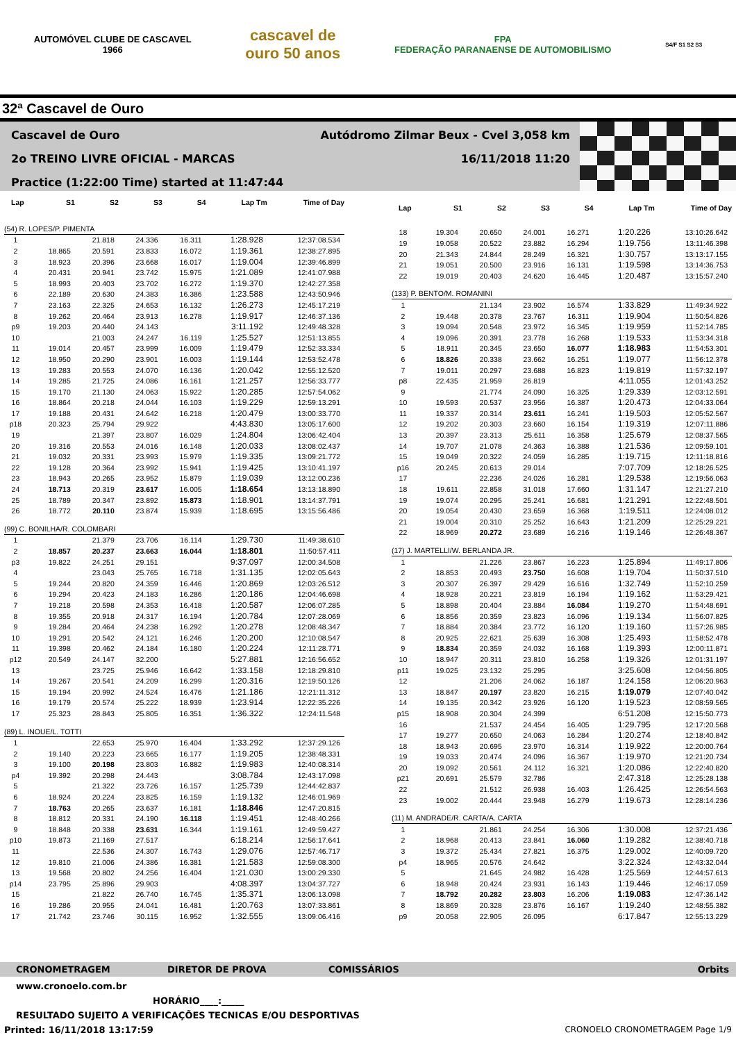AUTOMÓVEL CLUBE DE CASCAVEL
1966
cascavel de
ouro 50 anos
FPA
FEDERAÇÃO PARANAENSE DE AUTOMOBILISMO
S4/F S1 S2 S3
32ª Cascavel de Ouro
Cascavel de Ouro Autódromo Zilmar Beux - Cvel 3,058 km
2o TREINO LIVRE OFICIAL - MARCAS 16/11/2018 11:20
Practice (1:22:00 Time) started at 11:47:44
| Lap | S1 | S2 | S3 | S4 | Lap Tm | Time of Day |
| --- | --- | --- | --- | --- | --- | --- |
| (54) R. LOPES/P. PIMENTA | | | | | | |
| 1 | | 21.818 | 24.336 | 16.311 | 1:28.928 | 12:37:08.534 |
| 2 | 18.865 | 20.591 | 23.833 | 16.072 | 1:19.361 | 12:38:27.895 |
| 3 | 18.923 | 20.396 | 23.668 | 16.017 | 1:19.004 | 12:39:46.899 |
| 4 | 20.431 | 20.941 | 23.742 | 15.975 | 1:21.089 | 12:41:07.988 |
| 5 | 18.993 | 20.403 | 23.702 | 16.272 | 1:19.370 | 12:42:27.358 |
| 6 | 22.189 | 20.630 | 24.383 | 16.386 | 1:23.588 | 12:43:50.946 |
| 7 | 23.163 | 22.325 | 24.653 | 16.132 | 1:26.273 | 12:45:17.219 |
| 8 | 19.262 | 20.464 | 23.913 | 16.278 | 1:19.917 | 12:46:37.136 |
| p9 | 19.203 | 20.440 | 24.143 | | 3:11.192 | 12:49:48.328 |
| 10 | | 21.003 | 24.247 | 16.119 | 1:25.527 | 12:51:13.855 |
| 11 | 19.014 | 20.457 | 23.999 | 16.009 | 1:19.479 | 12:52:33.334 |
| 12 | 18.950 | 20.290 | 23.901 | 16.003 | 1:19.144 | 12:53:52.478 |
| 13 | 19.283 | 20.553 | 24.070 | 16.136 | 1:20.042 | 12:55:12.520 |
| 14 | 19.285 | 21.725 | 24.086 | 16.161 | 1:21.257 | 12:56:33.777 |
| 15 | 19.170 | 21.130 | 24.063 | 15.922 | 1:20.285 | 12:57:54.062 |
| 16 | 18.864 | 20.218 | 24.044 | 16.103 | 1:19.229 | 12:59:13.291 |
| 17 | 19.188 | 20.431 | 24.642 | 16.218 | 1:20.479 | 13:00:33.770 |
| p18 | 20.323 | 25.794 | 29.922 | | 4:43.830 | 13:05:17.600 |
| 19 | | 21.397 | 23.807 | 16.029 | 1:24.804 | 13:06:42.404 |
| 20 | 19.316 | 20.553 | 24.016 | 16.148 | 1:20.033 | 13:08:02.437 |
| 21 | 19.032 | 20.331 | 23.993 | 15.979 | 1:19.335 | 13:09:21.772 |
| 22 | 19.128 | 20.364 | 23.992 | 15.941 | 1:19.425 | 13:10:41.197 |
| 23 | 18.943 | 20.265 | 23.952 | 15.879 | 1:19.039 | 13:12:00.236 |
| 24 | 18.713 | 20.319 | 23.617 | 16.005 | 1:18.654 | 13:13:18.890 |
| 25 | 18.789 | 20.347 | 23.892 | 15.873 | 1:18.901 | 13:14:37.791 |
| 26 | 18.772 | 20.110 | 23.874 | 15.939 | 1:18.695 | 13:15:56.486 |
| (99) C. BONILHA/R. COLOMBARI | | | | | | |
| 1 | | 21.379 | 23.706 | 16.114 | 1:29.730 | 11:49:38.610 |
| 2 | 18.857 | 20.237 | 23.663 | 16.044 | 1:18.801 | 11:50:57.411 |
| p3 | 19.822 | 24.251 | 29.151 | | 9:37.097 | 12:00:34.508 |
| 4 | | 23.043 | 25.765 | 16.718 | 1:31.135 | 12:02:05.643 |
| 5 | 19.244 | 20.820 | 24.359 | 16.446 | 1:20.869 | 12:03:26.512 |
| 6 | 19.294 | 20.423 | 24.183 | 16.286 | 1:20.186 | 12:04:46.698 |
| 7 | 19.218 | 20.598 | 24.353 | 16.418 | 1:20.587 | 12:06:07.285 |
| 8 | 19.355 | 20.918 | 24.317 | 16.194 | 1:20.784 | 12:07:28.069 |
| 9 | 19.284 | 20.464 | 24.238 | 16.292 | 1:20.278 | 12:08:48.347 |
| 10 | 19.291 | 20.542 | 24.121 | 16.246 | 1:20.200 | 12:10:08.547 |
| 11 | 19.398 | 20.462 | 24.184 | 16.180 | 1:20.224 | 12:11:28.771 |
| p12 | 20.549 | 24.147 | 32.200 | | 5:27.881 | 12:16:56.652 |
| 13 | | 23.725 | 25.946 | 16.642 | 1:33.158 | 12:18:29.810 |
| 14 | 19.267 | 20.541 | 24.209 | 16.299 | 1:20.316 | 12:19:50.126 |
| 15 | 19.194 | 20.992 | 24.524 | 16.476 | 1:21.186 | 12:21:11.312 |
| 16 | 19.179 | 20.574 | 25.222 | 18.939 | 1:23.914 | 12:22:35.226 |
| 17 | 25.323 | 28.843 | 25.805 | 16.351 | 1:36.322 | 12:24:11.548 |
| (89) L. INOUE/L. TOTTI | | | | | | |
| 1 | | 22.653 | 25.970 | 16.404 | 1:33.292 | 12:37:29.126 |
| 2 | 19.140 | 20.223 | 23.665 | 16.177 | 1:19.205 | 12:38:48.331 |
| 3 | 19.100 | 20.198 | 23.803 | 16.882 | 1:19.983 | 12:40:08.314 |
| p4 | 19.392 | 20.298 | 24.443 | | 3:08.784 | 12:43:17.098 |
| 5 | | 21.322 | 23.726 | 16.157 | 1:25.739 | 12:44:42.837 |
| 6 | 18.924 | 20.224 | 23.825 | 16.159 | 1:19.132 | 12:46:01.969 |
| 7 | 18.763 | 20.265 | 23.637 | 16.181 | 1:18.846 | 12:47:20.815 |
| 8 | 18.812 | 20.331 | 24.190 | 16.118 | 1:19.451 | 12:48:40.266 |
| 9 | 18.848 | 20.338 | 23.631 | 16.344 | 1:19.161 | 12:49:59.427 |
| p10 | 19.873 | 21.169 | 27.517 | | 6:18.214 | 12:56:17.641 |
| 11 | | 22.536 | 24.307 | 16.743 | 1:29.076 | 12:57:46.717 |
| 12 | 19.810 | 21.006 | 24.386 | 16.381 | 1:21.583 | 12:59:08.300 |
| 13 | 19.568 | 20.802 | 24.256 | 16.404 | 1:21.030 | 13:00:29.330 |
| p14 | 23.795 | 25.896 | 29.903 | | 4:08.397 | 13:04:37.727 |
| 15 | | 21.822 | 26.740 | 16.745 | 1:35.371 | 13:06:13.098 |
| 16 | 19.286 | 20.955 | 24.041 | 16.481 | 1:20.763 | 13:07:33.861 |
| 17 | 21.742 | 23.746 | 30.115 | 16.952 | 1:32.555 | 13:09:06.416 |
| Lap | S1 | S2 | S3 | S4 | Lap Tm | Time of Day |
| --- | --- | --- | --- | --- | --- | --- |
| 18 | 19.304 | 20.650 | 24.001 | 16.271 | 1:20.226 | 13:10:26.642 |
| 19 | 19.058 | 20.522 | 23.882 | 16.294 | 1:19.756 | 13:11:46.398 |
| 20 | 21.343 | 24.844 | 28.249 | 16.321 | 1:30.757 | 13:13:17.155 |
| 21 | 19.051 | 20.500 | 23.916 | 16.131 | 1:19.598 | 13:14:36.753 |
| 22 | 19.019 | 20.403 | 24.620 | 16.445 | 1:20.487 | 13:15:57.240 |
| (133) P. BENTO/M. ROMANINI | | | | | | |
| 1 | | 21.134 | 23.902 | 16.574 | 1:33.829 | 11:49:34.922 |
| 2 | 19.448 | 20.378 | 23.767 | 16.311 | 1:19.904 | 11:50:54.826 |
| 3 | 19.094 | 20.548 | 23.972 | 16.345 | 1:19.959 | 11:52:14.785 |
| 4 | 19.096 | 20.391 | 23.778 | 16.268 | 1:19.533 | 11:53:34.318 |
| 5 | 18.911 | 20.345 | 23.650 | 16.077 | 1:18.983 | 11:54:53.301 |
| 6 | 18.826 | 20.338 | 23.662 | 16.251 | 1:19.077 | 11:56:12.378 |
| 7 | 19.011 | 20.297 | 23.688 | 16.823 | 1:19.819 | 11:57:32.197 |
| p8 | 22.435 | 21.959 | 26.819 | | 4:11.055 | 12:01:43.252 |
| 9 | | 21.774 | 24.090 | 16.325 | 1:29.339 | 12:03:12.591 |
| 10 | 19.593 | 20.537 | 23.956 | 16.387 | 1:20.473 | 12:04:33.064 |
| 11 | 19.337 | 20.314 | 23.611 | 16.241 | 1:19.503 | 12:05:52.567 |
| 12 | 19.202 | 20.303 | 23.660 | 16.154 | 1:19.319 | 12:07:11.886 |
| 13 | 20.397 | 23.313 | 25.611 | 16.358 | 1:25.679 | 12:08:37.565 |
| 14 | 19.707 | 21.078 | 24.363 | 16.388 | 1:21.536 | 12:09:59.101 |
| 15 | 19.049 | 20.322 | 24.059 | 16.285 | 1:19.715 | 12:11:18.816 |
| p16 | 20.245 | 20.613 | 29.014 | | 7:07.709 | 12:18:26.525 |
| 17 | | 22.236 | 24.026 | 16.281 | 1:29.538 | 12:19:56.063 |
| 18 | 19.611 | 22.858 | 31.018 | 17.660 | 1:31.147 | 12:21:27.210 |
| 19 | 19.074 | 20.295 | 25.241 | 16.681 | 1:21.291 | 12:22:48.501 |
| 20 | 19.054 | 20.430 | 23.659 | 16.368 | 1:19.511 | 12:24:08.012 |
| 21 | 19.004 | 20.310 | 25.252 | 16.643 | 1:21.209 | 12:25:29.221 |
| 22 | 18.969 | 20.272 | 23.689 | 16.216 | 1:19.146 | 12:26:48.367 |
| (17) J. MARTELLI/W. BERLANDA JR. | | | | | | |
| 1 | | 21.226 | 23.867 | 16.223 | 1:25.894 | 11:49:17.806 |
| 2 | 18.853 | 20.493 | 23.750 | 16.608 | 1:19.704 | 11:50:37.510 |
| 3 | 20.307 | 26.397 | 29.429 | 16.616 | 1:32.749 | 11:52:10.259 |
| 4 | 18.928 | 20.221 | 23.819 | 16.194 | 1:19.162 | 11:53:29.421 |
| 5 | 18.898 | 20.404 | 23.884 | 16.084 | 1:19.270 | 11:54:48.691 |
| 6 | 18.856 | 20.359 | 23.823 | 16.096 | 1:19.134 | 11:56:07.825 |
| 7 | 18.884 | 20.384 | 23.772 | 16.120 | 1:19.160 | 11:57:26.985 |
| 8 | 20.925 | 22.621 | 25.639 | 16.308 | 1:25.493 | 11:58:52.478 |
| 9 | 18.834 | 20.359 | 24.032 | 16.168 | 1:19.393 | 12:00:11.871 |
| 10 | 18.947 | 20.311 | 23.810 | 16.258 | 1:19.326 | 12:01:31.197 |
| p11 | 19.025 | 23.132 | 25.295 | | 3:25.608 | 12:04:56.805 |
| 12 | | 21.206 | 24.062 | 16.187 | 1:24.158 | 12:06:20.963 |
| 13 | 18.847 | 20.197 | 23.820 | 16.215 | 1:19.079 | 12:07:40.042 |
| 14 | 19.135 | 20.342 | 23.926 | 16.120 | 1:19.523 | 12:08:59.565 |
| p15 | 18.908 | 20.304 | 24.399 | | 6:51.208 | 12:15:50.773 |
| 16 | | 21.537 | 24.454 | 16.405 | 1:29.795 | 12:17:20.568 |
| 17 | 19.277 | 20.650 | 24.063 | 16.284 | 1:20.274 | 12:18:40.842 |
| 18 | 18.943 | 20.695 | 23.970 | 16.314 | 1:19.922 | 12:20:00.764 |
| 19 | 19.033 | 20.474 | 24.096 | 16.367 | 1:19.970 | 12:21:20.734 |
| 20 | 19.092 | 20.561 | 24.112 | 16.321 | 1:20.086 | 12:22:40.820 |
| p21 | 20.691 | 25.579 | 32.786 | | 2:47.318 | 12:25:28.138 |
| 22 | | 21.512 | 26.938 | 16.403 | 1:26.425 | 12:26:54.563 |
| 23 | 19.002 | 20.444 | 23.948 | 16.279 | 1:19.673 | 12:28:14.236 |
| (11) M. ANDRADE/R. CARTA/A. CARTA | | | | | | |
| 1 | | 21.861 | 24.254 | 16.306 | 1:30.008 | 12:37:21.436 |
| 2 | 18.968 | 20.413 | 23.841 | 16.060 | 1:19.282 | 12:38:40.718 |
| 3 | 19.372 | 25.434 | 27.821 | 16.375 | 1:29.002 | 12:40:09.720 |
| p4 | 18.965 | 20.576 | 24.642 | | 3:22.324 | 12:43:32.044 |
| 5 | | 21.645 | 24.982 | 16.428 | 1:25.569 | 12:44:57.613 |
| 6 | 18.948 | 20.424 | 23.931 | 16.143 | 1:19.446 | 12:46:17.059 |
| 7 | 18.792 | 20.282 | 23.803 | 16.206 | 1:19.083 | 12:47:36.142 |
| 8 | 18.869 | 20.328 | 23.876 | 16.167 | 1:19.240 | 12:48:55.382 |
| p9 | 20.058 | 22.905 | 26.095 | | 6:17.847 | 12:55:13.229 |
CRONOMETRAGEM DIRETOR DE PROVA COMISSÁRIOS Orbits
www.cronoelo.com.br
HORÁRIO____:_____
RESULTADO SUJEITO A VERIFICAÇÕES TECNICAS E/OU DESPORTIVAS
Printed: 16/11/2018 13:17:59 CRONOELO CRONOMETRAGEM Page 1/9